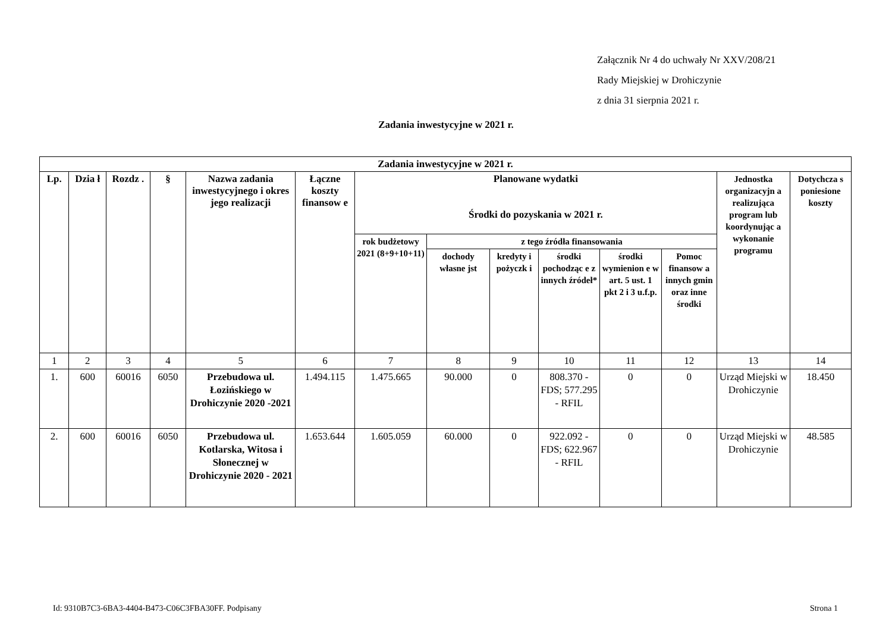Załącznik Nr 4 do uchwały Nr XXV/208/21
Rady Miejskiej w Drohiczynie
z dnia 31 sierpnia 2021 r.
Zadania inwestycyjne w 2021 r.
| Zadania inwestycyjne w 2021 r. | | | | | | | | | | | | | |
| --- | --- | --- | --- | --- | --- | --- | --- | --- | --- | --- | --- | --- | --- |
| Lp. | Dzia ł | Rozdz . | § | Nazwa zadania inwestycyjnego i okres jego realizacji | Łączne koszty finansow e | Planowane wydatki Środki do pozyskania w 2021 r. | | | | | | Jednostka organizacyjn a realizująca program lub koordynując a wykonanie programu | Dotychcza s poniesione koszty |
| | | | | | | rok budżetowy 2021 (8+9+10+11) | z tego źródła finansowania | | | | | | |
| | | | | | | | dochody własne jst | kredyty i pożyczk i | środki pochodząc e z innych źródeł* | środki wymienion e w art. 5 ust. 1 pkt 2 i 3 u.f.p. | Pomoc finansow a innych gmin oraz inne środki | | |
| 1 | 2 | 3 | 4 | 5 | 6 | 7 | 8 | 9 | 10 | 11 | 12 | 13 | 14 |
| 1. | 600 | 60016 | 6050 | Przebudowa ul. Łozińskiego w Drohiczynie 2020 -2021 | 1.494.115 | 1.475.665 | 90.000 | 0 | 808.370 - FDS; 577.295 - RFIL | 0 | 0 | Urząd Miejski w Drohiczynie | 18.450 |
| 2. | 600 | 60016 | 6050 | Przebudowa ul. Kotlarska, Witosa i Słonecznej w Drohiczynie 2020 - 2021 | 1.653.644 | 1.605.059 | 60.000 | 0 | 922.092 - FDS; 622.967 - RFIL | 0 | 0 | Urząd Miejski w Drohiczynie | 48.585 |
Id: 9310B7C3-6BA3-4404-B473-C06C3FBA30FF. Podpisany Strona 1